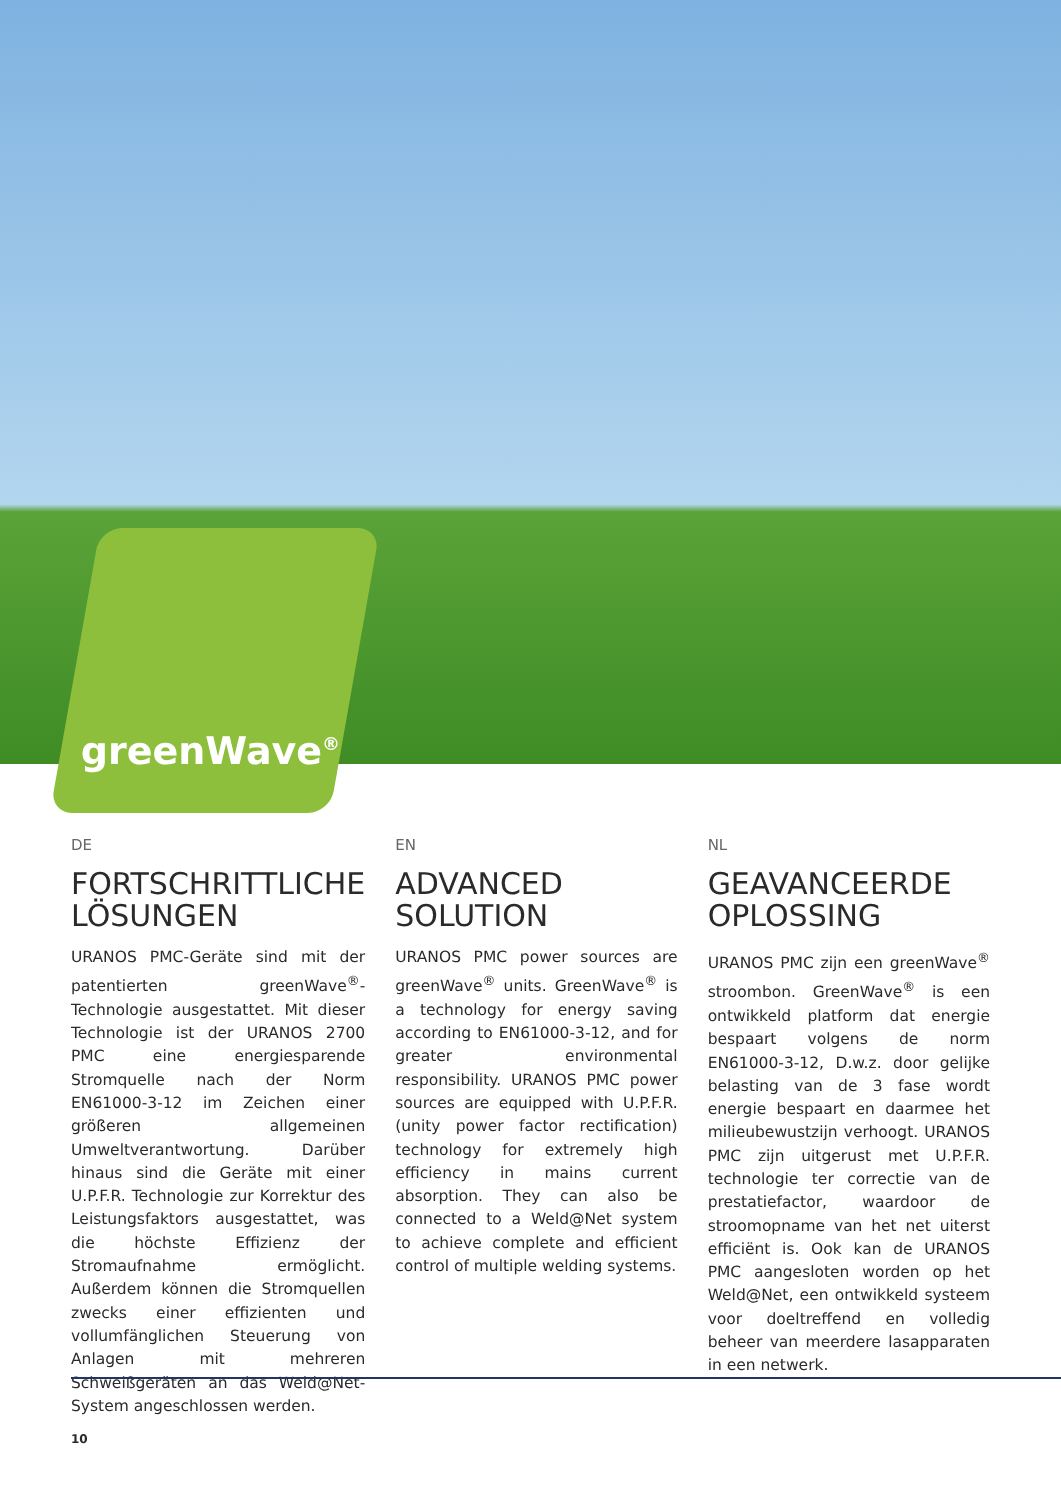greenWave<sup>®</sup>
DE
FORTSCHRITTLICHE LÖSUNGEN
URANOS PMC-Geräte sind mit der patentierten greenWave<sup>®</sup>-Technologie ausgestattet. Mit dieser Technologie ist der URANOS 2700 PMC eine energiesparende Stromquelle nach der Norm EN61000-3-12 im Zeichen einer größeren allgemeinen Umweltverantwortung. Darüber hinaus sind die Geräte mit einer U.P.F.R. Technologie zur Korrektur des Leistungsfaktors ausgestattet, was die höchste Effizienz der Stromaufnahme ermöglicht. Außerdem können die Stromquellen zwecks einer effizienten und vollumfänglichen Steuerung von Anlagen mit mehreren Schweißgeräten an das Weld@Net-System angeschlossen werden.
EN
ADVANCED SOLUTION
URANOS PMC power sources are greenWave<sup>®</sup> units. GreenWave<sup>®</sup> is a technology for energy saving according to EN61000-3-12, and for greater environmental responsibility. URANOS PMC power sources are equipped with U.P.F.R. (unity power factor rectification) technology for extremely high efficiency in mains current absorption. They can also be connected to a Weld@Net system to achieve complete and efficient control of multiple welding systems.
NL
GEAVANCEERDE OPLOSSING
URANOS PMC zijn een greenWave<sup>®</sup> stroombon. GreenWave<sup>®</sup> is een ontwikkeld platform dat energie bespaart volgens de norm EN61000-3-12, D.w.z. door gelijke belasting van de 3 fase wordt energie bespaart en daarmee het milieubewustzijn verhoogt. URANOS PMC zijn uitgerust met U.P.F.R. technologie ter correctie van de prestatiefactor, waardoor de stroomopname van het net uiterst efficiënt is. Ook kan de URANOS PMC aangesloten worden op het Weld@Net, een ontwikkeld systeem voor doeltreffend en volledig beheer van meerdere lasapparaten in een netwerk.
10